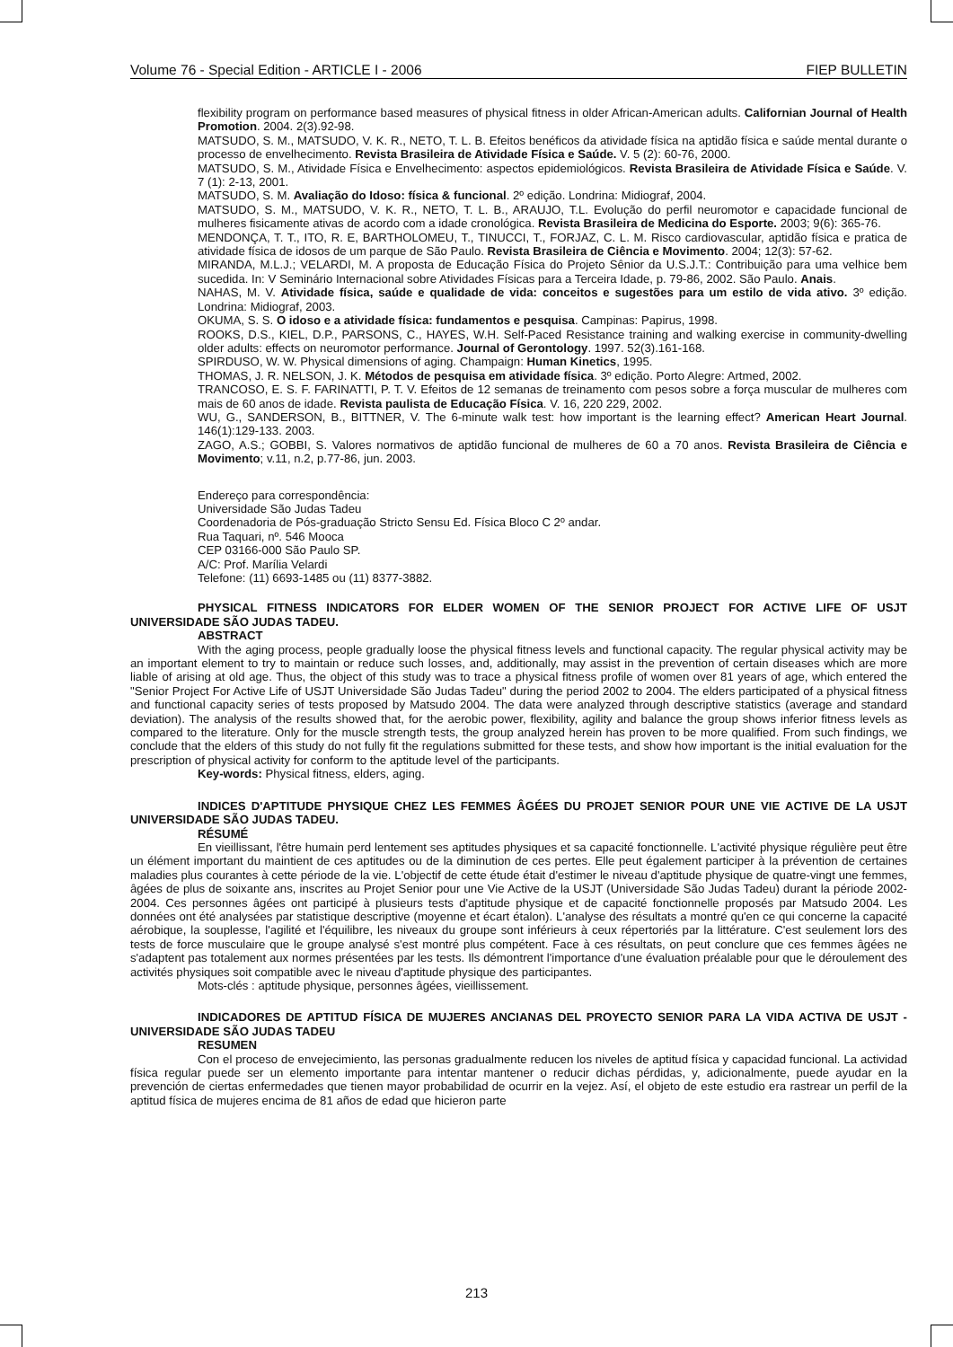Volume 76 - Special Edition - ARTICLE I - 2006 FIEP BULLETIN
flexibility program on performance based measures of physical fitness in older African-American adults. Californian Journal of Health Promotion. 2004. 2(3).92-98.
MATSUDO, S. M., MATSUDO, V. K. R., NETO, T. L. B. Efeitos benéficos da atividade física na aptidão física e saúde mental durante o processo de envelhecimento. Revista Brasileira de Atividade Física e Saúde. V. 5 (2): 60-76, 2000.
MATSUDO, S. M., Atividade Física e Envelhecimento: aspectos epidemiológicos. Revista Brasileira de Atividade Física e Saúde. V. 7 (1): 2-13, 2001.
MATSUDO, S. M. Avaliação do Idoso: física & funcional. 2º edição. Londrina: Midiograf, 2004.
MATSUDO, S. M., MATSUDO, V. K. R., NETO, T. L. B., ARAUJO, T.L. Evolução do perfil neuromotor e capacidade funcional de mulheres fisicamente ativas de acordo com a idade cronológica. Revista Brasileira de Medicina do Esporte. 2003; 9(6): 365-76.
MENDONÇA, T. T., ITO, R. E, BARTHOLOMEU, T., TINUCCI, T., FORJAZ, C. L. M. Risco cardiovascular, aptidão física e pratica de atividade física de idosos de um parque de São Paulo. Revista Brasileira de Ciência e Movimento. 2004; 12(3): 57-62.
MIRANDA, M.L.J.; VELARDI, M. A proposta de Educação Física do Projeto Sênior da U.S.J.T.: Contribuição para uma velhice bem sucedida. In: V Seminário Internacional sobre Atividades Físicas para a Terceira Idade, p. 79-86, 2002. São Paulo. Anais.
NAHAS, M. V. Atividade física, saúde e qualidade de vida: conceitos e sugestões para um estilo de vida ativo. 3º edição. Londrina: Midiograf, 2003.
OKUMA, S. S. O idoso e a atividade física: fundamentos e pesquisa. Campinas: Papirus, 1998.
ROOKS, D.S., KIEL, D.P., PARSONS, C., HAYES, W.H. Self-Paced Resistance training and walking exercise in community-dwelling older adults: effects on neuromotor performance. Journal of Gerontology. 1997. 52(3).161-168.
SPIRDUSO, W. W. Physical dimensions of aging. Champaign: Human Kinetics, 1995.
THOMAS, J. R. NELSON, J. K. Métodos de pesquisa em atividade física. 3º edição. Porto Alegre: Artmed, 2002.
TRANCOSO, E. S. F. FARINATTI, P. T. V. Efeitos de 12 semanas de treinamento com pesos sobre a força muscular de mulheres com mais de 60 anos de idade. Revista paulista de Educação Física. V. 16, 220 229, 2002.
WU, G., SANDERSON, B., BITTNER, V. The 6-minute walk test: how important is the learning effect? American Heart Journal. 146(1):129-133. 2003.
ZAGO, A.S.; GOBBI, S. Valores normativos de aptidão funcional de mulheres de 60 a 70 anos. Revista Brasileira de Ciência e Movimento; v.11, n.2, p.77-86, jun. 2003.
Endereço para correspondência:
Universidade São Judas Tadeu
Coordenadoria de Pós-graduação Stricto Sensu Ed. Física Bloco C 2º andar.
Rua Taquari, nº. 546 Mooca
CEP 03166-000 São Paulo SP.
A/C: Prof. Marília Velardi
Telefone: (11) 6693-1485 ou (11) 8377-3882.
PHYSICAL FITNESS INDICATORS FOR ELDER WOMEN OF THE SENIOR PROJECT FOR ACTIVE LIFE OF USJT UNIVERSIDADE SÃO JUDAS TADEU.
ABSTRACT
With the aging process, people gradually loose the physical fitness levels and functional capacity. The regular physical activity may be an important element to try to maintain or reduce such losses, and, additionally, may assist in the prevention of certain diseases which are more liable of arising at old age. Thus, the object of this study was to trace a physical fitness profile of women over 81 years of age, which entered the "Senior Project For Active Life of USJT Universidade São Judas Tadeu" during the period 2002 to 2004. The elders participated of a physical fitness and functional capacity series of tests proposed by Matsudo 2004. The data were analyzed through descriptive statistics (average and standard deviation). The analysis of the results showed that, for the aerobic power, flexibility, agility and balance the group shows inferior fitness levels as compared to the literature. Only for the muscle strength tests, the group analyzed herein has proven to be more qualified. From such findings, we conclude that the elders of this study do not fully fit the regulations submitted for these tests, and show how important is the initial evaluation for the prescription of physical activity for conform to the aptitude level of the participants.
Key-words: Physical fitness, elders, aging.
INDICES D'APTITUDE PHYSIQUE CHEZ LES FEMMES ÂGÉES DU PROJET SENIOR POUR UNE VIE ACTIVE DE LA USJT UNIVERSIDADE SÃO JUDAS TADEU.
RÉSUMÉ
En vieillissant, l'être humain perd lentement ses aptitudes physiques et sa capacité fonctionnelle. L'activité physique régulière peut être un élément important du maintient de ces aptitudes ou de la diminution de ces pertes. Elle peut également participer à la prévention de certaines maladies plus courantes à cette période de la vie. L'objectif de cette étude était d'estimer le niveau d'aptitude physique de quatre-vingt une femmes, âgées de plus de soixante ans, inscrites au Projet Senior pour une Vie Active de la USJT (Universidade São Judas Tadeu) durant la période 2002-2004. Ces personnes âgées ont participé à plusieurs tests d'aptitude physique et de capacité fonctionnelle proposés par Matsudo 2004. Les données ont été analysées par statistique descriptive (moyenne et écart étalon). L'analyse des résultats a montré qu'en ce qui concerne la capacité aérobique, la souplesse, l'agilité et l'équilibre, les niveaux du groupe sont inférieurs à ceux répertoriés par la littérature. C'est seulement lors des tests de force musculaire que le groupe analysé s'est montré plus compétent. Face à ces résultats, on peut conclure que ces femmes âgées ne s'adaptent pas totalement aux normes présentées par les tests. Ils démontrent l'importance d'une évaluation préalable pour que le déroulement des activités physiques soit compatible avec le niveau d'aptitude physique des participantes.
Mots-clés : aptitude physique, personnes âgées, vieillissement.
INDICADORES DE APTITUD FÍSICA DE MUJERES ANCIANAS DEL PROYECTO SENIOR PARA LA VIDA ACTIVA DE USJT - UNIVERSIDADE SÃO JUDAS TADEU
RESUMEN
Con el proceso de envejecimiento, las personas gradualmente reducen los niveles de aptitud física y capacidad funcional. La actividad física regular puede ser un elemento importante para intentar mantener o reducir dichas pérdidas, y, adicionalmente, puede ayudar en la prevención de ciertas enfermedades que tienen mayor probabilidad de ocurrir en la vejez. Así, el objeto de este estudio era rastrear un perfil de la aptitud física de mujeres encima de 81 años de edad que hicieron parte
213